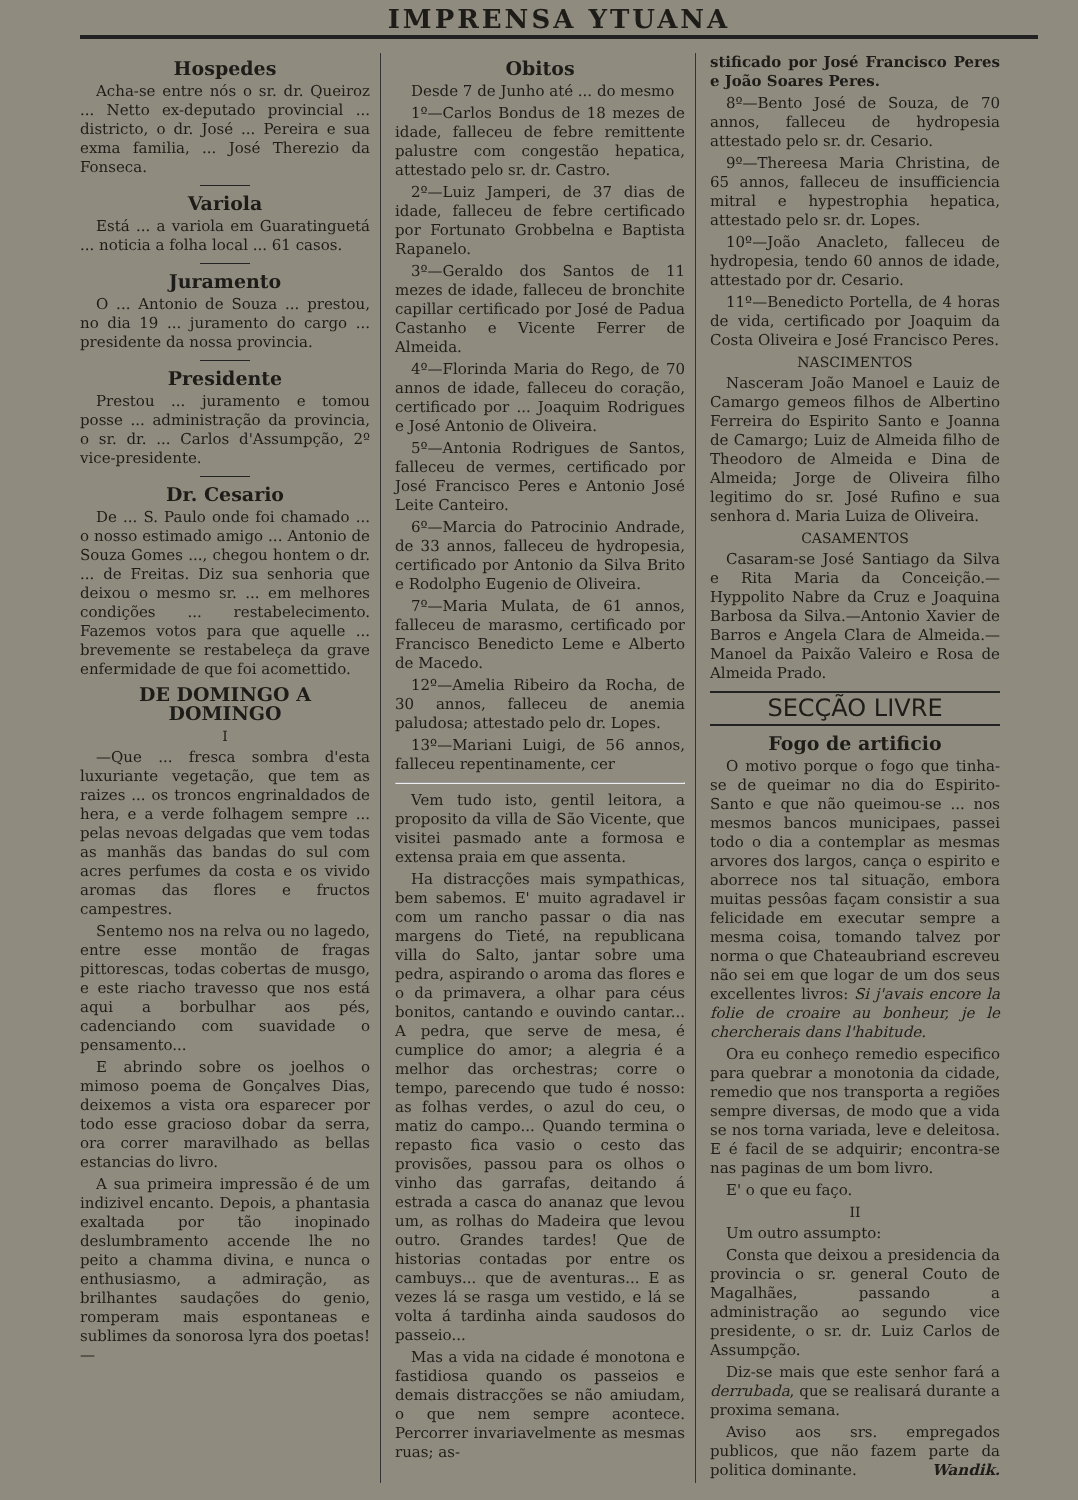IMPRENSA YTUANA
Hospedes
Acha-se entre nós o sr. dr. Queiroz ... Netto ex-deputado provincial ... districto, o dr. José ... Pereira e sua exma familia, ... José Therezio da Fonseca.
Variola
Está ... a variola em Guaratinguetá ... noticia a folha local ... 61 casos.
Juramento
O ... Antonio de Souza ... prestou, no dia 19 ... juramento do cargo ... presidente da nossa provincia.
Presidente
Prestou ... juramento e tomou posse ... administração da provincia, o sr. dr. ... Carlos d'Assumpção, 2º vice-presidente.
Dr. Cesario
De ... S. Paulo onde foi chamado ... o nosso estimado amigo ... Antonio de Souza Gomes ..., chegou hontem o dr. ... de Freitas. Diz sua senhoria que deixou o mesmo sr. ... em melhores condições ... restabelecimento. Fazemos votos para que aquelle ... brevemente se restabeleça da grave enfermidade de que foi acomettido.
DE DOMINGO A DOMINGO
I
—Que ... fresca sombra d'esta luxuriante vegetação, que tem as raizes ... os troncos engrinaldados de hera, e a verde folhagem sempre ... pelas nevoas delgadas que vem todas as manhãs das bandas do sul com acres perfumes da costa e os vivido aromas das flores e fructos campestres.
Sentemo nos na relva ou no lagedo, entre esse montão de fragas pittorescas, todas cobertas de musgo, e este riacho travesso que nos está aqui a borbulhar aos pés, cadenciando com suavidade o pensamento...
E abrindo sobre os joelhos o mimoso poema de Gonçalves Dias, deixemos a vista ora esparecer por todo esse gracioso dobar da serra, ora correr maravilhado as bellas estancias do livro.
A sua primeira impressão é de um indizivel encanto. Depois, a phantasia exaltada por tão inopinado deslumbramento accende lhe no peito a chamma divina, e nunca o enthusiasmo, a admiração, as brilhantes saudações do genio, romperam mais espontaneas e sublimes da sonorosa lyra dos poetas!—
Obitos
Desde 7 de Junho até ... do mesmo
1º—Carlos Bondus de 18 mezes de idade, falleceu de febre remittente palustre com congestão hepatica, attestado pelo sr. dr. Castro.
2º—Luiz Jamperi, de 37 dias de idade, falleceu de febre certificado por Fortunato Grobbelna e Baptista Rapanelo.
3º—Geraldo dos Santos de 11 mezes de idade, falleceu de bronchite capillar certificado por José de Padua Castanho e Vicente Ferrer de Almeida.
4º—Florinda Maria do Rego, de 70 annos de idade, falleceu do coração, certificado por ... Joaquim Rodrigues e José Antonio de Oliveira.
5º—Antonia Rodrigues de Santos, falleceu de vermes, certificado por José Francisco Peres e Antonio José Leite Canteiro.
6º—Marcia do Patrocinio Andrade, de 33 annos, falleceu de hydropesia, certificado por Antonio da Silva Brito e Rodolpho Eugenio de Oliveira.
7º—Maria Mulata, de 61 annos, falleceu de marasmo, certificado por Francisco Benedicto Leme e Alberto de Macedo.
12º—Amelia Ribeiro da Rocha, de 30 annos, falleceu de anemia paludosa; attestado pelo dr. Lopes.
13º—Mariani Luigi, de 56 annos, falleceu repentinamente, cer
Vem tudo isto, gentil leitora, a proposito da villa de São Vicente, que visitei pasmado ante a formosa e extensa praia em que assenta.
Ha distracções mais sympathicas, bem sabemos. E' muito agradavel ir com um rancho passar o dia nas margens do Tieté, na republicana villa do Salto, jantar sobre uma pedra, aspirando o aroma das flores e o da primavera, a olhar para céus bonitos, cantando e ouvindo cantar... A pedra, que serve de mesa, é cumplice do amor; a alegria é a melhor das orchestras; corre o tempo, parecendo que tudo é nosso: as folhas verdes, o azul do ceu, o matiz do campo... Quando termina o repasto fica vasio o cesto das provisões, passou para os olhos o vinho das garrafas, deitando á estrada a casca do ananaz que levou um, as rolhas do Madeira que levou outro. Grandes tardes! Que de historias contadas por entre os cambuys... que de aventuras... E as vezes lá se rasga um vestido, e lá se volta á tardinha ainda saudosos do passeio...
Mas a vida na cidade é monotona e fastidiosa quando os passeios e demais distracções se não amiudam, o que nem sempre acontece. Percorrer invariavelmente as mesmas ruas; as-
stificado por José Francisco Peres e João Soares Peres.
8º—Bento José de Souza, de 70 annos, falleceu de hydropesia attestado pelo sr. dr. Cesario.
9º—Thereesa Maria Christina, de 65 annos, falleceu de insufficiencia mitral e hypestrophia hepatica, attestado pelo sr. dr. Lopes.
10º—João Anacleto, falleceu de hydropesia, tendo 60 annos de idade, attestado por dr. Cesario.
11º—Benedicto Portella, de 4 horas de vida, certificado por Joaquim da Costa Oliveira e José Francisco Peres.
NASCIMENTOS
Nasceram João Manoel e Lauiz de Camargo gemeos filhos de Albertino Ferreira do Espirito Santo e Joanna de Camargo; Luiz de Almeida filho de Theodoro de Almeida e Dina de Almeida; Jorge de Oliveira filho legitimo do sr. José Rufino e sua senhora d. Maria Luiza de Oliveira.
CASAMENTOS
Casaram-se José Santiago da Silva e Rita Maria da Conceição.—Hyppolito Nabre da Cruz e Joaquina Barbosa da Silva.—Antonio Xavier de Barros e Angela Clara de Almeida.—Manoel da Paixão Valeiro e Rosa de Almeida Prado.
SECÇÃO LIVRE
Fogo de artificio
O motivo porque o fogo que tinha-se de queimar no dia do Espirito-Santo e que não queimou-se ... nos mesmos bancos municipaes, passei todo o dia a contemplar as mesmas arvores dos largos, cança o espirito e aborrece nos tal situação, embora muitas pessôas façam consistir a sua felicidade em executar sempre a mesma coisa, tomando talvez por norma o que Chateaubriand escreveu não sei em que logar de um dos seus excellentes livros: Si j'avais encore la folie de croaire au bonheur, je le chercherais dans l'habitude.
Ora eu conheço remedio especifico para quebrar a monotonia da cidade, remedio que nos transporta a regiões sempre diversas, de modo que a vida se nos torna variada, leve e deleitosa. E é facil de se adquirir; encontra-se nas paginas de um bom livro.
E' o que eu faço.
II
Um outro assumpto:
Consta que deixou a presidencia da provincia o sr. general Couto de Magalhães, passando a administração ao segundo vice presidente, o sr. dr. Luiz Carlos de Assumpção.
Diz-se mais que este senhor fará a derrubada, que se realisará durante a proxima semana.
Aviso aos srs. empregados publicos, que não fazem parte da politica dominante. Wandik.